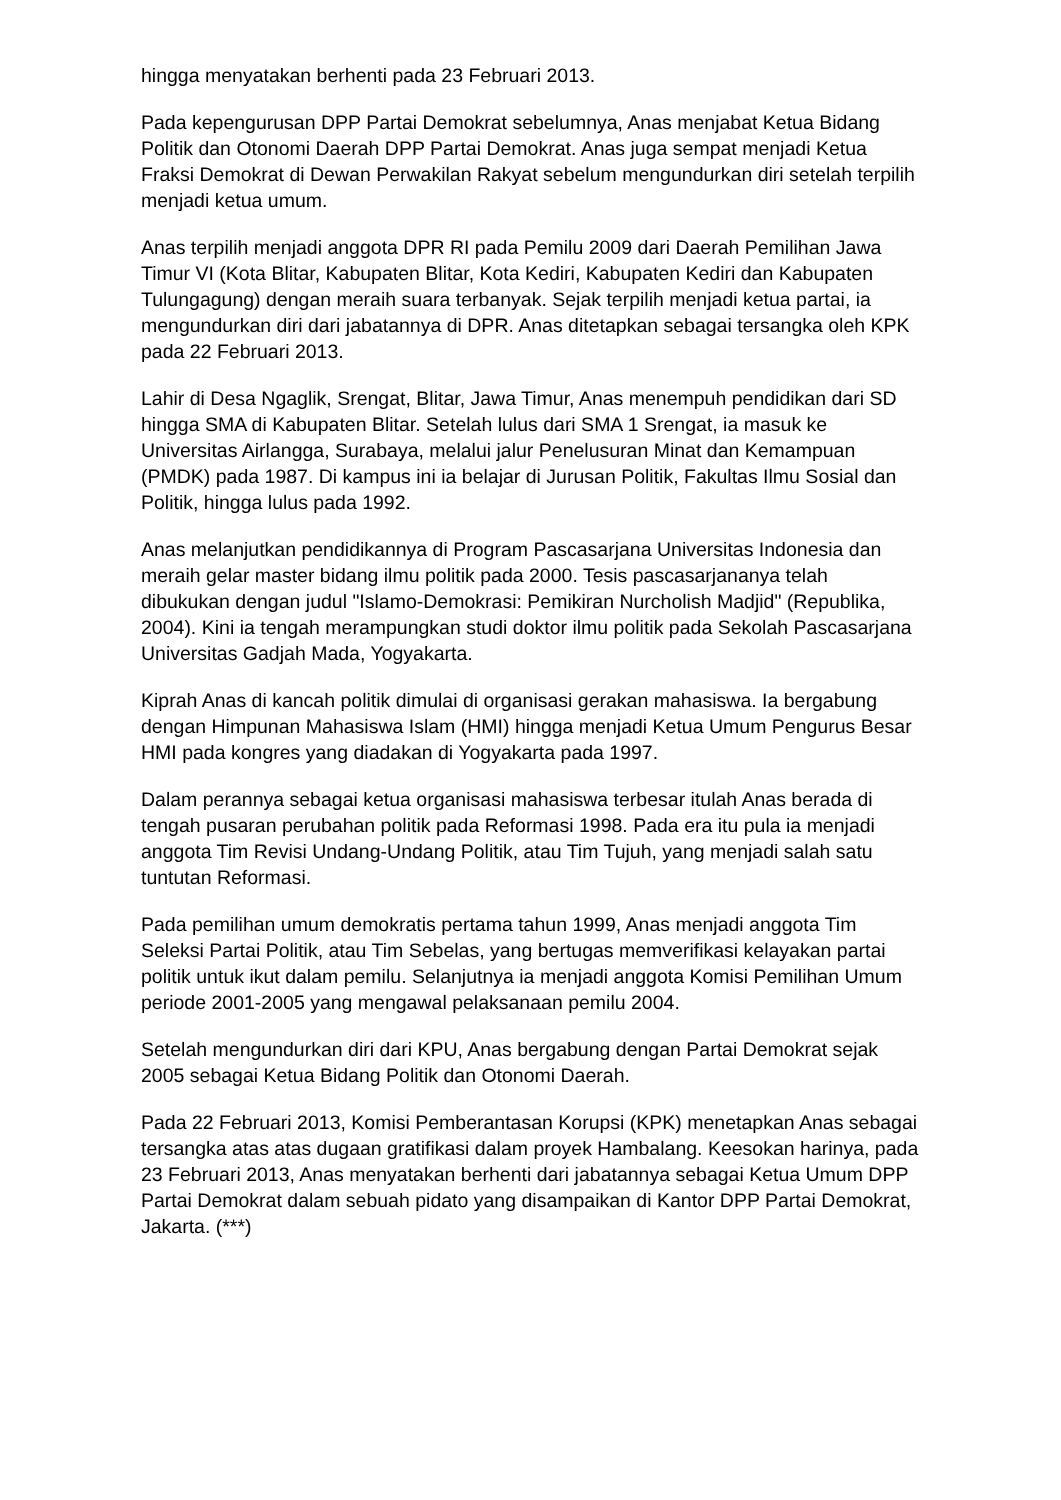hingga menyatakan berhenti pada 23 Februari 2013.
Pada kepengurusan DPP Partai Demokrat sebelumnya, Anas menjabat Ketua Bidang Politik dan Otonomi Daerah DPP Partai Demokrat. Anas juga sempat menjadi Ketua Fraksi Demokrat di Dewan Perwakilan Rakyat sebelum mengundurkan diri setelah terpilih menjadi ketua umum.
Anas terpilih menjadi anggota DPR RI pada Pemilu 2009 dari Daerah Pemilihan Jawa Timur VI (Kota Blitar, Kabupaten Blitar, Kota Kediri, Kabupaten Kediri dan Kabupaten Tulungagung) dengan meraih suara terbanyak. Sejak terpilih menjadi ketua partai, ia mengundurkan diri dari jabatannya di DPR. Anas ditetapkan sebagai tersangka oleh KPK pada 22 Februari 2013.
Lahir di Desa Ngaglik, Srengat, Blitar, Jawa Timur, Anas menempuh pendidikan dari SD hingga SMA di Kabupaten Blitar. Setelah lulus dari SMA 1 Srengat, ia masuk ke Universitas Airlangga, Surabaya, melalui jalur Penelusuran Minat dan Kemampuan (PMDK) pada 1987. Di kampus ini ia belajar di Jurusan Politik, Fakultas Ilmu Sosial dan Politik, hingga lulus pada 1992.
Anas melanjutkan pendidikannya di Program Pascasarjana Universitas Indonesia dan meraih gelar master bidang ilmu politik pada 2000. Tesis pascasarjananya telah dibukukan dengan judul "Islamo-Demokrasi: Pemikiran Nurcholish Madjid" (Republika, 2004). Kini ia tengah merampungkan studi doktor ilmu politik pada Sekolah Pascasarjana Universitas Gadjah Mada, Yogyakarta.
Kiprah Anas di kancah politik dimulai di organisasi gerakan mahasiswa. Ia bergabung dengan Himpunan Mahasiswa Islam (HMI) hingga menjadi Ketua Umum Pengurus Besar HMI pada kongres yang diadakan di Yogyakarta pada 1997.
Dalam perannya sebagai ketua organisasi mahasiswa terbesar itulah Anas berada di tengah pusaran perubahan politik pada Reformasi 1998. Pada era itu pula ia menjadi anggota Tim Revisi Undang-Undang Politik, atau Tim Tujuh, yang menjadi salah satu tuntutan Reformasi.
Pada pemilihan umum demokratis pertama tahun 1999, Anas menjadi anggota Tim Seleksi Partai Politik, atau Tim Sebelas, yang bertugas memverifikasi kelayakan partai politik untuk ikut dalam pemilu. Selanjutnya ia menjadi anggota Komisi Pemilihan Umum periode 2001-2005 yang mengawal pelaksanaan pemilu 2004.
Setelah mengundurkan diri dari KPU, Anas bergabung dengan Partai Demokrat sejak 2005 sebagai Ketua Bidang Politik dan Otonomi Daerah.
Pada 22 Februari 2013, Komisi Pemberantasan Korupsi (KPK) menetapkan Anas sebagai tersangka atas atas dugaan gratifikasi dalam proyek Hambalang. Keesokan harinya, pada 23 Februari 2013, Anas menyatakan berhenti dari jabatannya sebagai Ketua Umum DPP Partai Demokrat dalam sebuah pidato yang disampaikan di Kantor DPP Partai Demokrat, Jakarta. (***)